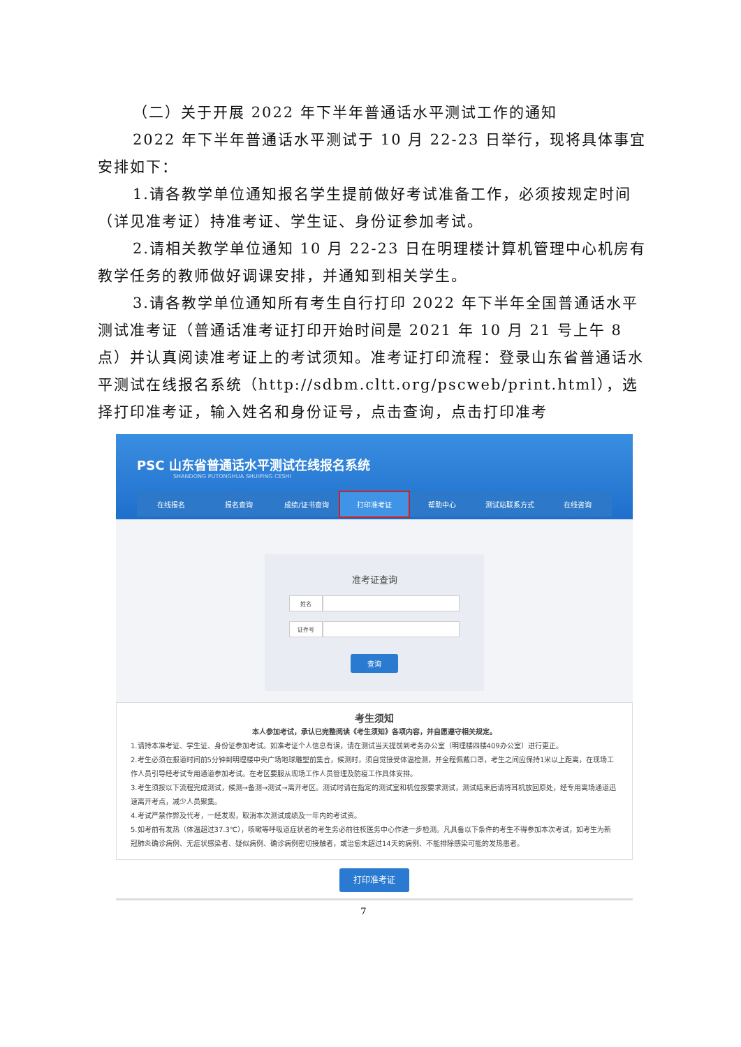（二）关于开展 2022 年下半年普通话水平测试工作的通知
2022 年下半年普通话水平测试于 10 月 22-23 日举行，现将具体事宜安排如下：
1.请各教学单位通知报名学生提前做好考试准备工作，必须按规定时间（详见准考证）持准考证、学生证、身份证参加考试。
2.请相关教学单位通知 10 月 22-23 日在明理楼计算机管理中心机房有教学任务的教师做好调课安排，并通知到相关学生。
3.请各教学单位通知所有考生自行打印 2022 年下半年全国普通话水平测试准考证（普通话准考证打印开始时间是 2021 年 10 月 21 号上午 8 点）并认真阅读准考证上的考试须知。准考证打印流程：登录山东省普通话水平测试在线报名系统（http://sdbm.cltt.org/pscweb/print.html），选择打印准考证，输入姓名和身份证号，点击查询，点击打印准考
PSC 山东省普通话水平测试在线报名系统
SHANDONG PUTONGHUA SHUIPING CESHI
在线报名 报名查询 成绩/证书查询 打印准考证 帮助中心 测试站联系方式 在线咨询
准考证查询
姓名
证件号
查询
考生须知
本人参加考试，承认已完整阅读《考生须知》各项内容，并自愿遵守相关规定。
1.请持本准考证、学生证、身份证参加考试。如准考证个人信息有误，请在测试当天提前到考务办公室（明理楼四楼409办公室）进行更正。
2.考生必须在报道时间前5分钟到明理楼中央广场地球雕塑前集合，候测时，须自觉接受体温检测，并全程佩戴口罩，考生之间应保持1米以上距离，在现场工作人员引导经考试专用通道参加考试。在考区要服从现场工作人员管理及防疫工作具体安排。
3.考生须按以下流程完成测试，候测→备测→测试→离开考区。测试时请在指定的测试室和机位按要求测试，测试结束后请将耳机放回原处，经专用离场通道迅速离开考点，减少人员聚集。
4.考试严禁作弊及代考，一经发现，取消本次测试成绩及一年内的考试资。
5.如考前有发热（体温超过37.3℃），咳嗽等呼吸道症状者的考生务必前往校医务中心作进一步检测。凡具备以下条件的考生不得参加本次考试，如考生为新冠肺炎确诊病例、无症状感染者、疑似病例、确诊病例密切接触者，或治愈未超过14天的病例、不能排除感染可能的发热患者。
打印准考证
7